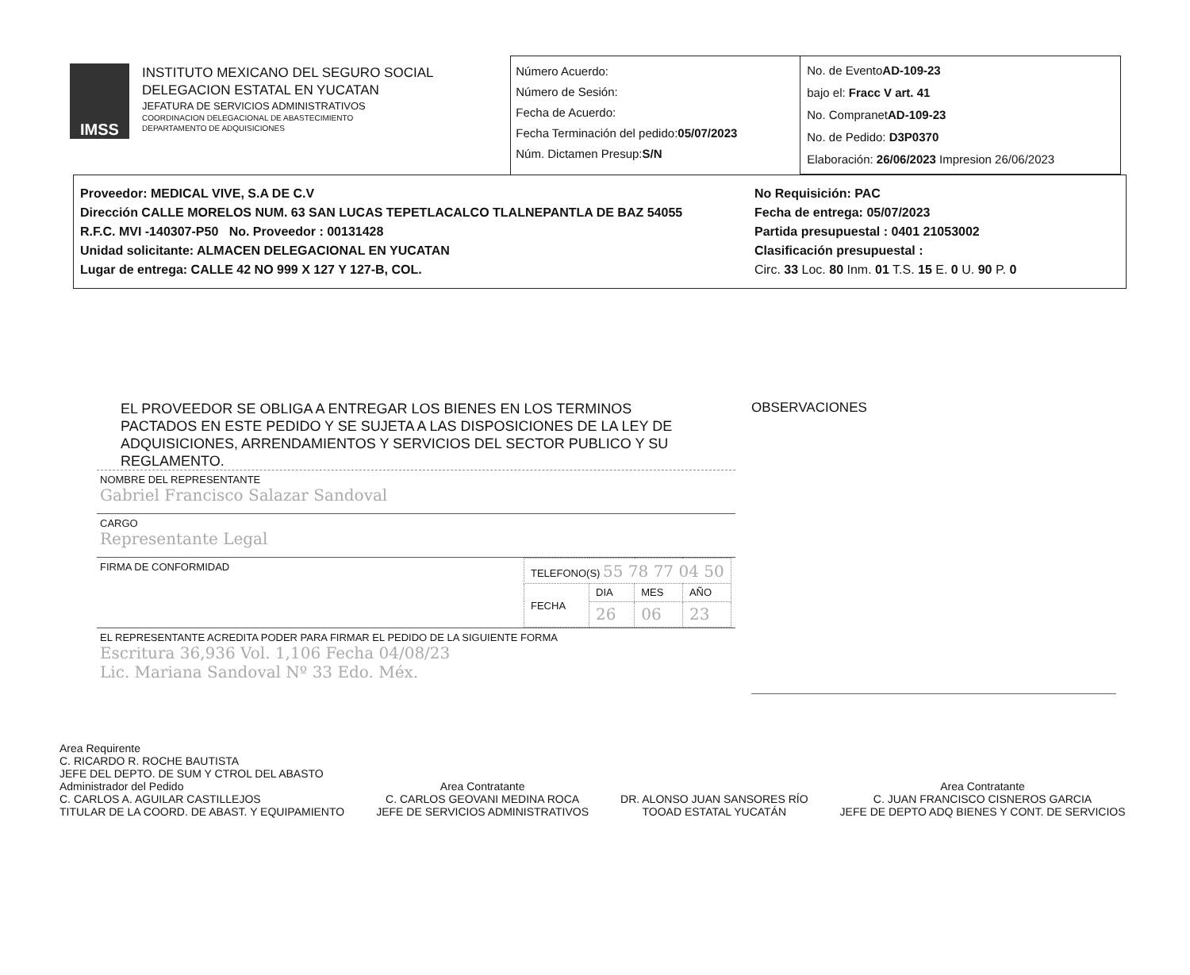IMSS
INSTITUTO MEXICANO DEL SEGURO SOCIAL
DELEGACION ESTATAL EN YUCATAN
JEFATURA DE SERVICIOS ADMINISTRATIVOS
COORDINACION DELEGACIONAL DE ABASTECIMIENTO
DEPARTAMENTO DE ADQUISICIONES
Número Acuerdo:
Número de Sesión:
Fecha de Acuerdo:
Fecha Terminación del pedido:05/07/2023
Núm. Dictamen Presup:S/N
No. de EventoAD-109-23
bajo el: Fracc V art. 41
No. CompranetAD-109-23
No. de Pedido: D3P0370
Elaboración: 26/06/2023 Impresion 26/06/2023
Proveedor: MEDICAL VIVE, S.A DE C.V
Dirección CALLE MORELOS NUM. 63 SAN LUCAS TEPETLACALCO TLALNEPANTLA DE BAZ 54055
R.F.C. MVI -140307-P50 No. Proveedor : 00131428
Unidad solicitante: ALMACEN DELEGACIONAL EN YUCATAN
Lugar de entrega: CALLE 42 NO 999 X 127 Y 127-B, COL.
No Requisición: PAC
Fecha de entrega: 05/07/2023
Partida presupuestal : 0401 21053002
Clasificación presupuestal :
Circ. 33 Loc. 80 Inm. 01 T.S. 15 E. 0 U. 90 P. 0
EL PROVEEDOR SE OBLIGA A ENTREGAR LOS BIENES EN LOS TERMINOS PACTADOS EN ESTE PEDIDO Y SE SUJETA A LAS DISPOSICIONES DE LA LEY DE ADQUISICIONES, ARRENDAMIENTOS Y SERVICIOS DEL SECTOR PUBLICO Y SU REGLAMENTO.
NOMBRE DEL REPRESENTANTE
Gabriel Francisco Salazar Sandoval
CARGO
Representante Legal
FIRMA DE CONFORMIDAD
| TELEFONO(S) 55 78 77 04 50 | | | |
| FECHA | DIA | MES | AÑO |
| | 26 | 06 | 23 |
EL REPRESENTANTE ACREDITA PODER PARA FIRMAR EL PEDIDO DE LA SIGUIENTE FORMA
Escritura 36,936 Vol. 1,106 Fecha 04/08/23
Lic. Mariana Sandoval Nº 33 Edo. Méx.
OBSERVACIONES
Area Requirente
C. RICARDO R. ROCHE BAUTISTA
JEFE DEL DEPTO. DE SUM Y CTROL DEL ABASTO
Administrador del Pedido
C. CARLOS A. AGUILAR CASTILLEJOS
TITULAR DE LA COORD. DE ABAST. Y EQUIPAMIENTO
Area Contratante
C. CARLOS GEOVANI MEDINA ROCA
JEFE DE SERVICIOS ADMINISTRATIVOS
DR. ALONSO JUAN SANSORES RÍO
TOOAD ESTATAL YUCATÁN
Area Contratante
C. JUAN FRANCISCO CISNEROS GARCIA
JEFE DE DEPTO ADQ BIENES Y CONT. DE SERVICIOS